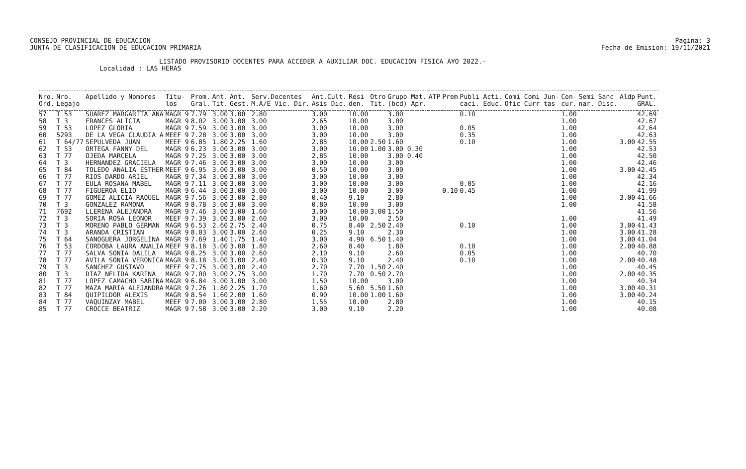CONSEJO PROVINCIAL DE EDUCACION
JUNTA DE CLASIFICACION DE EDUCACION PRIMARIA
Pagina: 3
Fecha de Emision: 19/11/2021
LISTADO PROVISORIO DOCENTES PARA ACCEDER A AUXILIAR DOC. EDUCACION FISICA A¥O 2022.-
Localidad : LAS HERAS
| Nro. | Nro. | Apellido y Nombres | Titu- | Prom. | Ant. | Ant. | Serv.Docentes | Ant.Cult. | Resi | Otro | Grupo Mat. | ATP | Prem | Publi Acti. | Comi Comi Jun- | Con- | Semi Sanc | Aldp | Punt. |
| --- | --- | --- | --- | --- | --- | --- | --- | --- | --- | --- | --- | --- | --- | --- | --- | --- | --- | --- | --- |
| Ord. | Legajo | | los | Gral. | Tit. | Gest. | M.A/E Vic. Dir. | Asis Dic. | den. | Tit. | (bcd) Apr. | | | caci. Educ. | Ofic Curr tas | cur. | nar. Disc. | | GRAL. |
| 57 | T 53 | SUAREZ MARGARITA ANA | MAGR 9 | 7.79 | 3.00 | 3.00 | 2.80 | 3.00 | 10.00 | | 3.00 | | | 0.10 | | 1.00 | | | 42.69 |
| 58 | T 3 | FRANCES ALICIA | MAGR 9 | 8.02 | 3.00 | 3.00 | 3.00 | 2.65 | 10.00 | | 3.00 | | | | | 1.00 | | | 42.67 |
| 59 | T 53 | LOPEZ GLORIA | MAGR 9 | 7.59 | 3.00 | 3.00 | 3.00 | 3.00 | 10.00 | | 3.00 | | | 0.05 | | 1.00 | | | 42.64 |
| 60 | 5293 | DE LA VEGA CLAUDIA A | MEEF 9 | 7.28 | 3.00 | 3.00 | 3.00 | 3.00 | 10.00 | | 3.00 | | | 0.35 | | 1.00 | | | 42.63 |
| 61 | T 64/77 | SEPULVEDA JUAN | MEEF 9 | 6.85 | 1.80 | 2.25 | 1.60 | 2.85 | 10.00 | 2.50 | 1.60 | | | 0.10 | | 1.00 | | 3.00 | 42.55 |
| 62 | T 53 | ORTEGA FANNY DEL | MAGR 9 | 6.23 | 3.00 | 3.00 | 3.00 | 3.00 | 10.00 | 1.00 | 3.00 0.30 | | | | | 1.00 | | | 42.53 |
| 63 | T 77 | OJEDA MARCELA | MAGR 9 | 7.25 | 3.00 | 3.00 | 3.00 | 2.85 | 10.00 | | 3.00 0.40 | | | | | 1.00 | | | 42.50 |
| 64 | T 3 | HERNANDEZ GRACIELA | MAGR 9 | 7.46 | 3.00 | 3.00 | 3.00 | 3.00 | 10.00 | | 3.00 | | | | | 1.00 | | | 42.46 |
| 65 | T 84 | TOLEDO ANALIA ESTHER | MEEF 9 | 6.95 | 3.00 | 3.00 | 3.00 | 0.50 | 10.00 | | 3.00 | | | | | 1.00 | | 3.00 | 42.45 |
| 66 | T 77 | RIOS DARDO ARIEL | MAGR 9 | 7.34 | 3.00 | 3.00 | 3.00 | 3.00 | 10.00 | | 3.00 | | | | | 1.00 | | | 42.34 |
| 67 | T 77 | EULA ROSANA MABEL | MAGR 9 | 7.11 | 3.00 | 3.00 | 3.00 | 3.00 | 10.00 | | 3.00 | | | 0.05 | | 1.00 | | | 42.16 |
| 68 | T 77 | FIGUEROA ELIO | MAGR 9 | 6.44 | 3.00 | 3.00 | 3.00 | 3.00 | 10.00 | | 3.00 | | 0.10 | 0.45 | | 1.00 | | | 41.99 |
| 69 | T 77 | GOMEZ ALICIA RAQUEL | MAGR 9 | 7.56 | 3.00 | 3.00 | 2.80 | 0.40 | 9.10 | | 2.80 | | | | | 1.00 | | 3.00 | 41.66 |
| 70 | T 3 | GONZALEZ RAMONA | MAGR 9 | 8.78 | 3.00 | 3.00 | 3.00 | 0.80 | 10.00 | | 3.00 | | | | | 1.00 | | | 41.58 |
| 71 | 7692 | LLERENA ALEJANDRA | MAGR 9 | 7.46 | 3.00 | 3.00 | 1.60 | 3.00 | 10.00 | 3.00 | 1.50 | | | | | | | | 41.56 |
| 72 | T 3 | SORIA ROSA LEONOR | MEEF 9 | 7.39 | 3.00 | 3.00 | 2.60 | 3.00 | 10.00 | | 2.50 | | | | | 1.00 | | | 41.49 |
| 73 | T 3 | MORENO PABLO GERMAN | MAGR 9 | 6.53 | 2.60 | 2.75 | 2.40 | 0.75 | 8.40 | 2.50 | 2.40 | | | 0.10 | | 1.00 | | 3.00 | 41.43 |
| 74 | T 3 | ARANDA CRISTIAN | MAGR 9 | 8.03 | 3.00 | 3.00 | 2.60 | 0.25 | 9.10 | | 2.30 | | | | | 1.00 | | 3.00 | 41.28 |
| 75 | T 64 | SANOGUERA JORGELINA | MAGR 9 | 7.69 | 1.40 | 1.75 | 1.40 | 3.00 | 4.90 | 6.50 | 1.40 | | | | | 1.00 | | 3.00 | 41.04 |
| 76 | T 53 | CORDOBA LAURA ANALIA | MEEF 9 | 8.18 | 3.00 | 3.00 | 1.80 | 2.60 | 8.40 | | 1.80 | | | 0.10 | | 1.00 | | 2.00 | 40.88 |
| 77 | T 77 | SALVA SONIA DALILA | MAGR 9 | 8.25 | 3.00 | 3.00 | 2.60 | 2.10 | 9.10 | | 2.60 | | | 0.05 | | 1.00 | | | 40.70 |
| 78 | T 77 | AVILA SONIA VERONICA | MAGR 9 | 8.18 | 3.00 | 3.00 | 2.40 | 0.30 | 9.10 | | 2.40 | | | 0.10 | | 1.00 | | 2.00 | 40.48 |
| 79 | T 3 | SANCHEZ GUSTAVO | MEEF 9 | 7.75 | 3.00 | 3.00 | 2.40 | 2.70 | 7.70 | 1.50 | 2.40 | | | | | 1.00 | | | 40.45 |
| 80 | T 3 | DIAZ NELIDA KARINA | MAGR 9 | 7.00 | 3.00 | 2.75 | 3.00 | 1.70 | 7.70 | 0.50 | 2.70 | | | | | 1.00 | | 2.00 | 40.35 |
| 81 | T 77 | LOPEZ CAMACHO SABINA | MAGR 9 | 6.84 | 3.00 | 3.00 | 3.00 | 1.50 | 10.00 | | 3.00 | | | | | 1.00 | | | 40.34 |
| 82 | T 77 | MAZA MARIA ALEJANDRA | MAGR 9 | 7.26 | 1.80 | 2.25 | 1.70 | 1.60 | 5.60 | 5.50 | 1.60 | | | | | 1.00 | | 3.00 | 40.31 |
| 83 | T 84 | QUIPILDOR ALEXIS | MAGR 9 | 8.54 | 1.60 | 2.00 | 1.60 | 0.90 | 10.00 | 1.00 | 1.60 | | | | | 1.00 | | 3.00 | 40.24 |
| 84 | T 77 | VAQUINZAY MABEL | MEEF 9 | 7.00 | 3.00 | 3.00 | 2.80 | 1.55 | 10.00 | | 2.80 | | | | | 1.00 | | | 40.15 |
| 85 | T 77 | CROCCE BEATRIZ | MAGR 9 | 7.58 | 3.00 | 3.00 | 2.20 | 3.00 | 9.10 | | 2.20 | | | | | 1.00 | | | 40.08 |